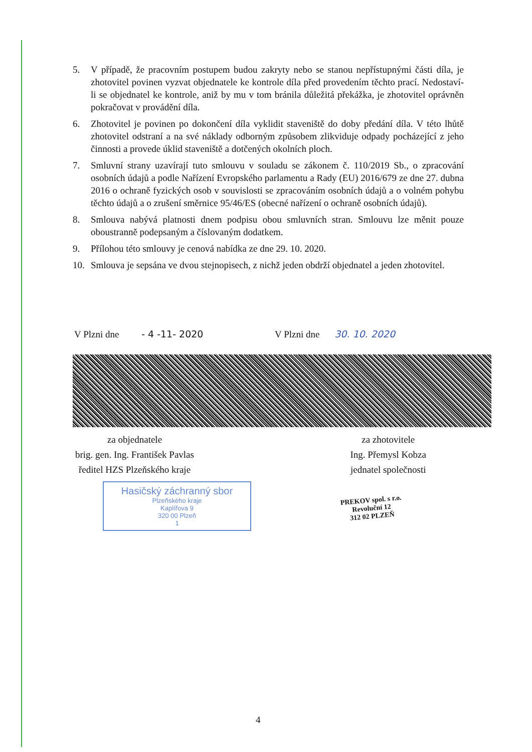5. V případě, že pracovním postupem budou zakryty nebo se stanou nepřístupnými části díla, je zhotovitel povinen vyzvat objednatele ke kontrole díla před provedením těchto prací. Nedostaví-li se objednatel ke kontrole, aniž by mu v tom bránila důležitá překážka, je zhotovitel oprávněn pokračovat v provádění díla.
6. Zhotovitel je povinen po dokončení díla vyklidit staveniště do doby předání díla. V této lhůtě zhotovitel odstraní a na své náklady odborným způsobem zlikviduje odpady pocházející z jeho činnosti a provede úklid staveniště a dotčených okolních ploch.
7. Smluvní strany uzavírají tuto smlouvu v souladu se zákonem č. 110/2019 Sb., o zpracování osobních údajů a podle Nařízení Evropského parlamentu a Rady (EU) 2016/679 ze dne 27. dubna 2016 o ochraně fyzických osob v souvislosti se zpracováním osobních údajů a o volném pohybu těchto údajů a o zrušení směrnice 95/46/ES (obecné nařízení o ochraně osobních údajů).
8. Smlouva nabývá platnosti dnem podpisu obou smluvních stran. Smlouvu lze měnit pouze oboustranně podepsaným a číslovaným dodatkem.
9. Přílohou této smlouvy je cenová nabídka ze dne 29. 10. 2020.
10. Smlouva je sepsána ve dvou stejnopisech, z nichž jeden obdrží objednatel a jeden zhotovitel.
V Plzni dne - 4 -11- 2020 V Plzni dne 30. 10. 2020
za objednatele
brig. gen. Ing. František Pavlas
ředitel HZS Plzeňského kraje
za zhotovitele
Ing. Přemysl Kobza
jednatel společnosti
Hasičský záchranný sbor
Plzeňského kraje
Kaplířova 9
320 00 Plzeň
1
PREKOV spol. s r.o.
Revoluční 12
312 02 PLZEŇ
4